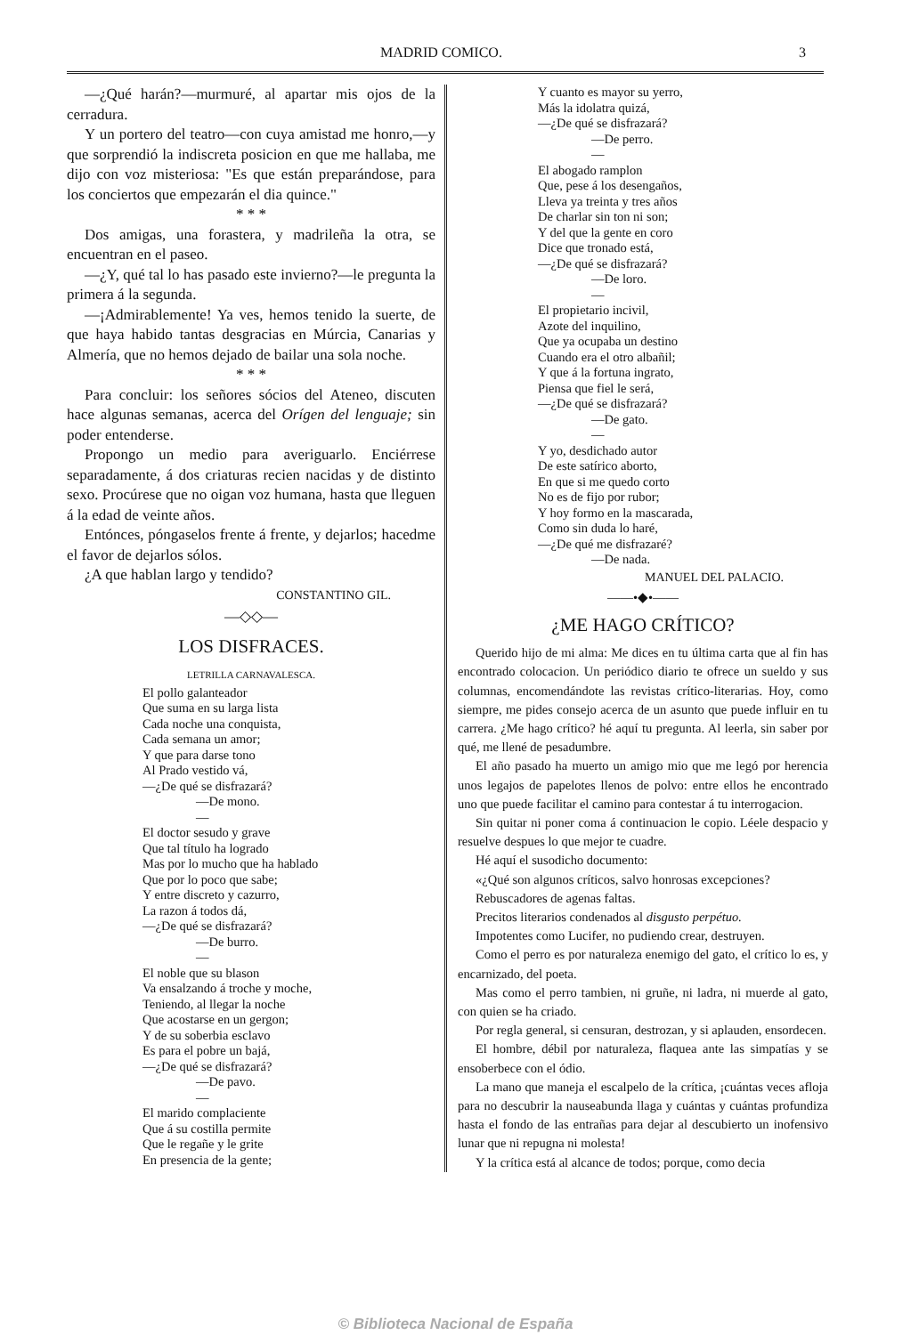MADRID COMICO. 3
—¿Qué harán?—murmuré, al apartar mis ojos de la cerradura.
Y un portero del teatro—con cuya amistad me honro,—y que sorprendió la indiscreta posicion en que me hallaba, me dijo con voz misteriosa: "Es que están preparándose, para los conciertos que empezarán el dia quince."
* * *
Dos amigas, una forastera, y madrileña la otra, se encuentran en el paseo.
—¿Y, qué tal lo has pasado este invierno?—le pregunta la primera á la segunda.
—¡Admirablemente! Ya ves, hemos tenido la suerte, de que haya habido tantas desgracias en Múrcia, Canarias y Almería, que no hemos dejado de bailar una sola noche.
* * *
Para concluir: los señores sócios del Ateneo, discuten hace algunas semanas, acerca del Orígen del lenguaje; sin poder entenderse.
Propongo un medio para averiguarlo. Enciérrese separadamente, á dos criaturas recien nacidas y de distinto sexo. Procúrese que no oigan voz humana, hasta que lleguen á la edad de veinte años.
Entónces, póngaselos frente á frente, y dejarlos; hacedme el favor de dejarlos sólos.
¿A que hablan largo y tendido?
CONSTANTINO GIL.
—◇◇—
LOS DISFRACES.
LETRILLA CARNAVALESCA.
El pollo galanteador
Que suma en su larga lista
Cada noche una conquista,
Cada semana un amor;
Y que para darse tono
Al Prado vestido vá,
—¿De qué se disfrazará?
—De mono.
—
El doctor sesudo y grave
Que tal título ha logrado
Mas por lo mucho que ha hablado
Que por lo poco que sabe;
Y entre discreto y cazurro,
La razon á todos dá,
—¿De qué se disfrazará?
—De burro.
—
El noble que su blason
Va ensalzando á troche y moche,
Teniendo, al llegar la noche
Que acostarse en un gergon;
Y de su soberbia esclavo
Es para el pobre un bajá,
—¿De qué se disfrazará?
—De pavo.
—
El marido complaciente
Que á su costilla permite
Que le regañe y le grite
En presencia de la gente;
Y cuanto es mayor su yerro,
Más la idolatra quizá,
—¿De qué se disfrazará?
—De perro.
—
El abogado ramplon
Que, pese á los desengaños,
Lleva ya treinta y tres años
De charlar sin ton ni son;
Y del que la gente en coro
Dice que tronado está,
—¿De qué se disfrazará?
—De loro.
—
El propietario incivil,
Azote del inquilino,
Que ya ocupaba un destino
Cuando era el otro albañil;
Y que á la fortuna ingrato,
Piensa que fiel le será,
—¿De qué se disfrazará?
—De gato.
—
Y yo, desdichado autor
De este satírico aborto,
En que si me quedo corto
No es de fijo por rubor;
Y hoy formo en la mascarada,
Como sin duda lo haré,
—¿De qué me disfrazaré?
—De nada.
MANUEL DEL PALACIO.
——•◆•——
¿ME HAGO CRÍTICO?
Querido hijo de mi alma: Me dices en tu última carta que al fin has encontrado colocacion. Un periódico diario te ofrece un sueldo y sus columnas, encomendándote las revistas crítico-literarias. Hoy, como siempre, me pides consejo acerca de un asunto que puede influir en tu carrera. ¿Me hago crítico? hé aquí tu pregunta. Al leerla, sin saber por qué, me llené de pesadumbre.
El año pasado ha muerto un amigo mio que me legó por herencia unos legajos de papelotes llenos de polvo: entre ellos he encontrado uno que puede facilitar el camino para contestar á tu interrogacion.
Sin quitar ni poner coma á continuacion le copio. Léele despacio y resuelve despues lo que mejor te cuadre.
Hé aquí el susodicho documento:
«¿Qué son algunos críticos, salvo honrosas excepciones?
Rebuscadores de agenas faltas.
Precitos literarios condenados al disgusto perpétuo.
Impotentes como Lucifer, no pudiendo crear, destruyen.
Como el perro es por naturaleza enemigo del gato, el crítico lo es, y encarnizado, del poeta.
Mas como el perro tambien, ni gruñe, ni ladra, ni muerde al gato, con quien se ha criado.
Por regla general, si censuran, destrozan, y si aplauden, ensordecen.
El hombre, débil por naturaleza, flaquea ante las simpatías y se ensoberbece con el ódio.
La mano que maneja el escalpelo de la crítica, ¡cuántas veces afloja para no descubrir la nauseabunda llaga y cuántas y cuántas profundiza hasta el fondo de las entrañas para dejar al descubierto un inofensivo lunar que ni repugna ni molesta!
Y la crítica está al alcance de todos; porque, como decia
© Biblioteca Nacional de España